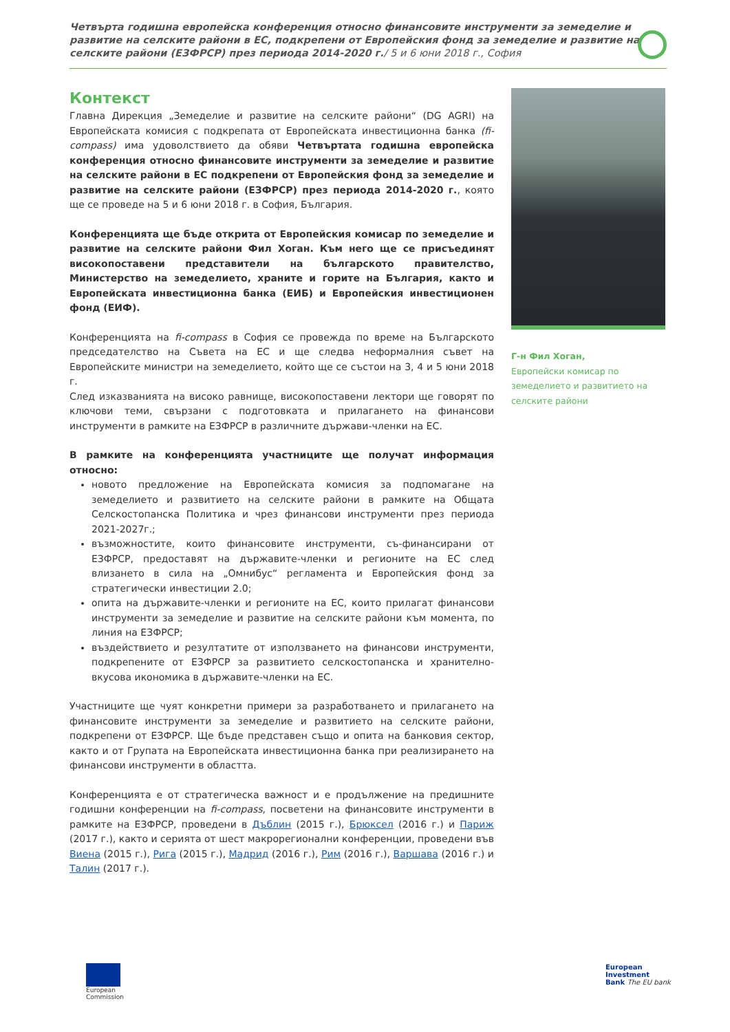Четвърта годишна европейска конференция относно финансовите инструменти за земеделие и развитие на селските райони в ЕС, подкрепени от Европейския фонд за земеделие и развитие на селските райони (ЕЗФРСР) през периода 2014-2020 г./ 5 и 6 юни 2018 г., София
Контекст
Главна Дирекция „Земеделие и развитие на селските райони“ (DG AGRI) на Европейската комисия с подкрепата от Европейската инвестиционна банка (fi-compass) има удоволствието да обяви Четвъртата годишна европейска конференция относно финансовите инструменти за земеделие и развитие на селските райони в ЕС подкрепени от Европейския фонд за земеделие и развитие на селските райони (ЕЗФРСР) през периода 2014-2020 г., която ще се проведе на 5 и 6 юни 2018 г. в София, България.
Конференцията ще бъде открита от Европейския комисар по земеделие и развитие на селските райони Фил Хоган. Към него ще се присъединят високопоставени представители на българското правителство, Министерство на земеделието, храните и горите на България, както и Европейската инвестиционна банка (ЕИБ) и Европейския инвестиционен фонд (ЕИФ).
Конференцията на fi-compass в София се провежда по време на Българското председателство на Съвета на ЕС и ще следва неформалния съвет на Европейските министри на земеделието, който ще се състои на 3, 4 и 5 юни 2018 г.
След изказванията на високо равнище, високопоставени лектори ще говорят по ключови теми, свързани с подготовката и прилагането на финансови инструменти в рамките на ЕЗФРСР в различните държави-членки на ЕС.
В рамките на конференцията участниците ще получат информация относно:
новото предложение на Европейската комисия за подпомагане на земеделието и развитието на селските райони в рамките на Общата Селскостопанска Политика и чрез финансови инструменти през периода 2021-2027г.;
възможностите, които финансовите инструменти, съ-финансирани от ЕЗФРСР, предоставят на държавите-членки и регионите на ЕС след влизането в сила на „Омнибус“ регламента и Европейския фонд за стратегически инвестиции 2.0;
опита на държавите-членки и регионите на ЕС, които прилагат финансови инструменти за земеделие и развитие на селските райони към момента, по линия на ЕЗФРСР;
въздействието и резултатите от използването на финансови инструменти, подкрепените от ЕЗФРСР за развитието селскостопанска и хранително-вкусова икономика в държавите-членки на ЕС.
Участниците ще чуят конкретни примери за разработването и прилагането на финансовите инструменти за земеделие и развитието на селските райони, подкрепени от ЕЗФРСР. Ще бъде представен също и опита на банковия сектор, както и от Групата на Европейската инвестиционна банка при реализирането на финансови инструменти в областта.
Конференцията е от стратегическа важност и е продължение на предишните годишни конференции на fi-compass, посветени на финансовите инструменти в рамките на ЕЗФРСР, проведени в Дъблин (2015 г.), Брюксел (2016 г.) и Париж (2017 г.), както и серията от шест макрорегионални конференции, проведени във Виена (2015 г.), Рига (2015 г.), Мадрид (2016 г.), Рим (2016 г.), Варшава (2016 г.) и Талин (2017 г.).
Г-н Фил Хоган,
Европейски комисар по земеделието и развитието на селските райони
European
Commission
European
Investment
Bank The EU bank